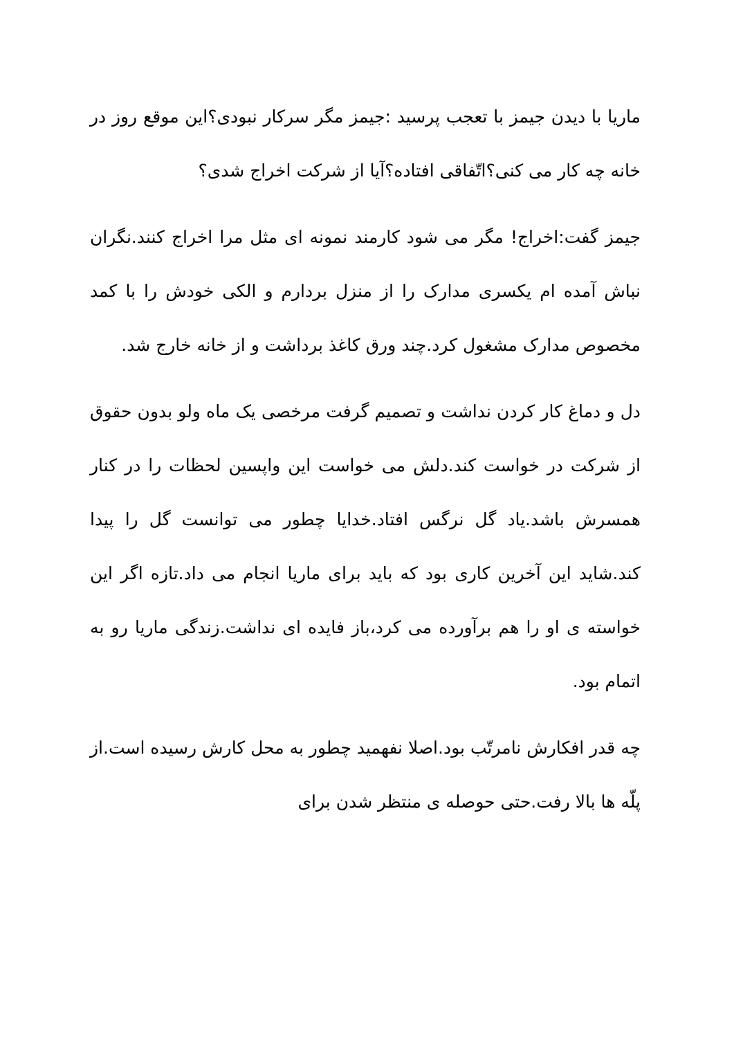ماریا با دیدن جیمز با تعجب پرسید :جیمز مگر سرکار نبودی؟این موقع روز در خانه چه کار می کنی؟اتّفاقی افتاده؟آیا از شرکت اخراج شدی؟
جیمز گفت:اخراج! مگر می شود کارمند نمونه ای مثل مرا اخراج کنند.نگران نباش آمده ام یکسری مدارک را از منزل بردارم و الکی خودش را با کمد مخصوص مدارک مشغول کرد.چند ورق کاغذ برداشت و از خانه خارج شد.
دل و دماغ کار کردن نداشت و تصمیم گرفت مرخصی یک ماه ولو بدون حقوق از شرکت در خواست کند.دلش می خواست این واپسین لحظات را در کنار همسرش باشد.یاد گل نرگس افتاد.خدایا چطور می توانست گل را پیدا کند.شاید این آخرین کاری بود که باید برای ماریا انجام می داد.تازه اگر این خواسته ی او را هم برآورده می کرد،باز فایده ای نداشت.زندگی ماریا رو به اتمام بود.
چه قدر افکارش نامرتّب بود.اصلا نفهمید چطور به محل کارش رسیده است.از پلّه ها بالا رفت.حتی حوصله ی منتظر شدن برای